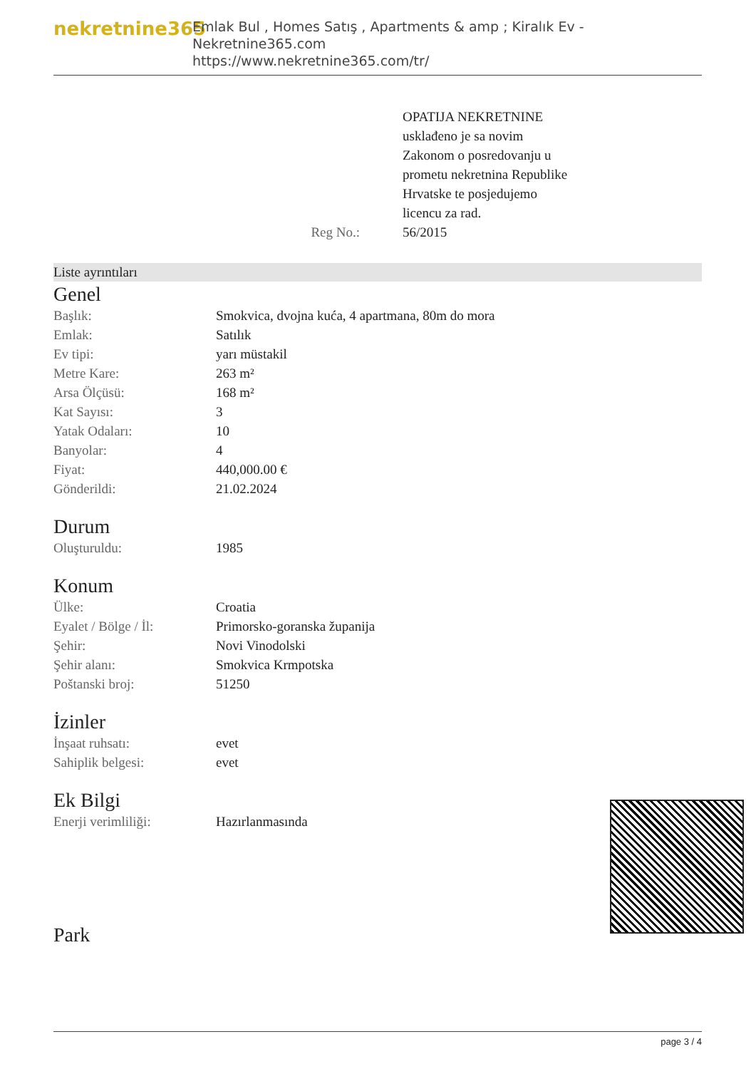nekretnine365
Emlak Bul , Homes Satış , Apartments & amp ; Kiralık Ev - Nekretnine365.com
https://www.nekretnine365.com/tr/
Reg No.: OPATIJA NEKRETNINE
usklađeno je sa novim
Zakonom o posredovanju u
prometu nekretnina Republike
Hrvatske te posjedujemo
licencu za rad.
56/2015
Liste ayrıntıları
Genel
| Başlık: | Smokvica, dvojna kuća, 4 apartmana, 80m do mora |
| Emlak: | Satılık |
| Ev tipi: | yarı müstakil |
| Metre Kare: | 263 m² |
| Arsa Ölçüsü: | 168 m² |
| Kat Sayısı: | 3 |
| Yatak Odaları: | 10 |
| Banyolar: | 4 |
| Fiyat: | 440,000.00 € |
| Gönderildi: | 21.02.2024 |
Durum
| Oluşturuldu: | 1985 |
Konum
| Ülke: | Croatia |
| Eyalet / Bölge / İl: | Primorsko-goranska županija |
| Şehir: | Novi Vinodolski |
| Şehir alanı: | Smokvica Krmpotska |
| Poštanski broj: | 51250 |
İzinler
| İnşaat ruhsatı: | evet |
| Sahiplik belgesi: | evet |
Ek Bilgi
| Enerji verimliliği: | Hazırlanmasında |
Park
page 3 / 4